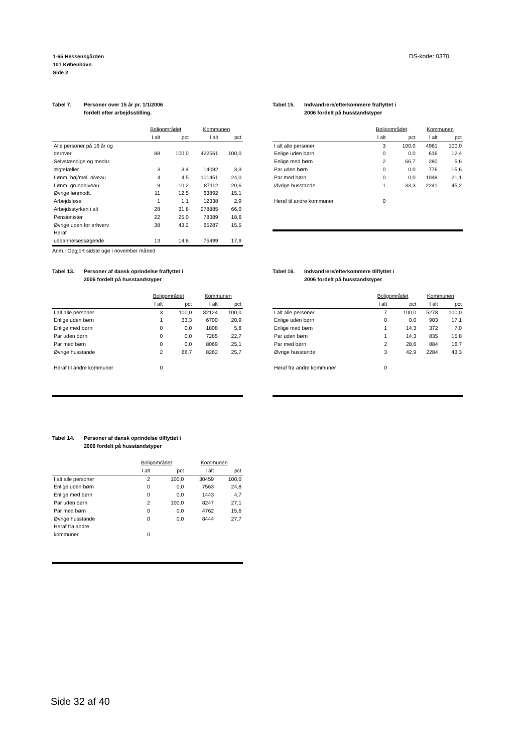1-65 Hessensgården
101 København
Side 2
DS-kode: 0370
Tabel 7. Personer over 15 år pr. 1/1/2006
fordelt efter arbejdsstilling.
| | Boligområdet | | Kommunen | |
| --- | --- | --- | --- | --- |
| | I alt | pct | I alt | pct |
| Alle personer på 16 år og derover | 88 | 100,0 | 422561 | 100,0 |
| Selvstændige og medar. ægtefæller | 3 | 3,4 | 14092 | 3,3 |
| Lønm. høj/mel. niveau | 4 | 4,5 | 101451 | 24,0 |
| Lønm. grundniveau | 9 | 10,2 | 87112 | 20,6 |
| Øvrige lønmodt. | 11 | 12,5 | 63892 | 15,1 |
| Arbejdsløse | 1 | 1,1 | 12338 | 2,9 |
| Arbejdsstyrken i alt | 28 | 31,8 | 278885 | 66,0 |
| Pensionister | 22 | 25,0 | 78389 | 18,6 |
| Øvrige uden for erhverv | 38 | 43,2 | 65287 | 15,5 |
| Heraf uddannelsessøgende | 13 | 14,8 | 75499 | 17,9 |
Anm.: Opgjort sidste uge i november måned
Tabel 15. Indvandrere/efterkommere fraflyttet i
2006 fordelt på husstandstyper
| | Boligområdet | | Kommunen | |
| --- | --- | --- | --- | --- |
| | I alt | pct | I alt | pct |
| I alt alle personer | 3 | 100,0 | 4961 | 100,0 |
| Enlige uden børn | 0 | 0,0 | 616 | 12,4 |
| Enlige med børn | 2 | 66,7 | 280 | 5,6 |
| Par uden børn | 0 | 0,0 | 776 | 15,6 |
| Par med børn | 0 | 0,0 | 1048 | 21,1 |
| Øvrige husstande | 1 | 33,3 | 2241 | 45,2 |
| Heraf til andre kommuner | 0 | | | |
Tabel 13. Personer af dansk oprindelse fraflyttet i
2006 fordelt på husstandstyper
| | Boligområdet | | Kommunen | |
| --- | --- | --- | --- | --- |
| | I alt | pct | I alt | pct |
| I alt alle personer | 3 | 100,0 | 32124 | 100,0 |
| Enlige uden børn | 1 | 33,3 | 6700 | 20,9 |
| Enlige med børn | 0 | 0,0 | 1808 | 5,6 |
| Par uden børn | 0 | 0,0 | 7285 | 22,7 |
| Par med børn | 0 | 0,0 | 8069 | 25,1 |
| Øvrige husstande | 2 | 66,7 | 8262 | 25,7 |
| Heraf til andre kommuner | 0 | | | |
Tabel 16. Indvandrere/efterkommere tilflyttet i
2006 fordelt på husstandstyper
| | Boligområdet | | Kommunen | |
| --- | --- | --- | --- | --- |
| | I alt | pct | I alt | pct |
| I alt alle personer | 7 | 100,0 | 5278 | 100,0 |
| Enlige uden børn | 0 | 0,0 | 903 | 17,1 |
| Enlige med børn | 1 | 14,3 | 372 | 7,0 |
| Par uden børn | 1 | 14,3 | 835 | 15,8 |
| Par med børn | 2 | 28,6 | 884 | 16,7 |
| Øvrige husstande | 3 | 42,9 | 2284 | 43,3 |
| Heraf fra andre kommuner | 0 | | | |
Tabel 14. Personer af dansk oprindelse tilflyttet i
2006 fordelt på husstandstyper
| | Boligområdet | | Kommunen | |
| --- | --- | --- | --- | --- |
| | I alt | pct | I alt | pct |
| I alt alle personer | 2 | 100,0 | 30459 | 100,0 |
| Enlige uden børn | 0 | 0,0 | 7563 | 24,8 |
| Enlige med børn | 0 | 0,0 | 1443 | 4,7 |
| Par uden børn | 2 | 100,0 | 8247 | 27,1 |
| Par med børn | 0 | 0,0 | 4762 | 15,6 |
| Øvrige husstande | 0 | 0,0 | 8444 | 27,7 |
| Heraf fra andre kommuner | 0 | | | |
Side 32 af 40